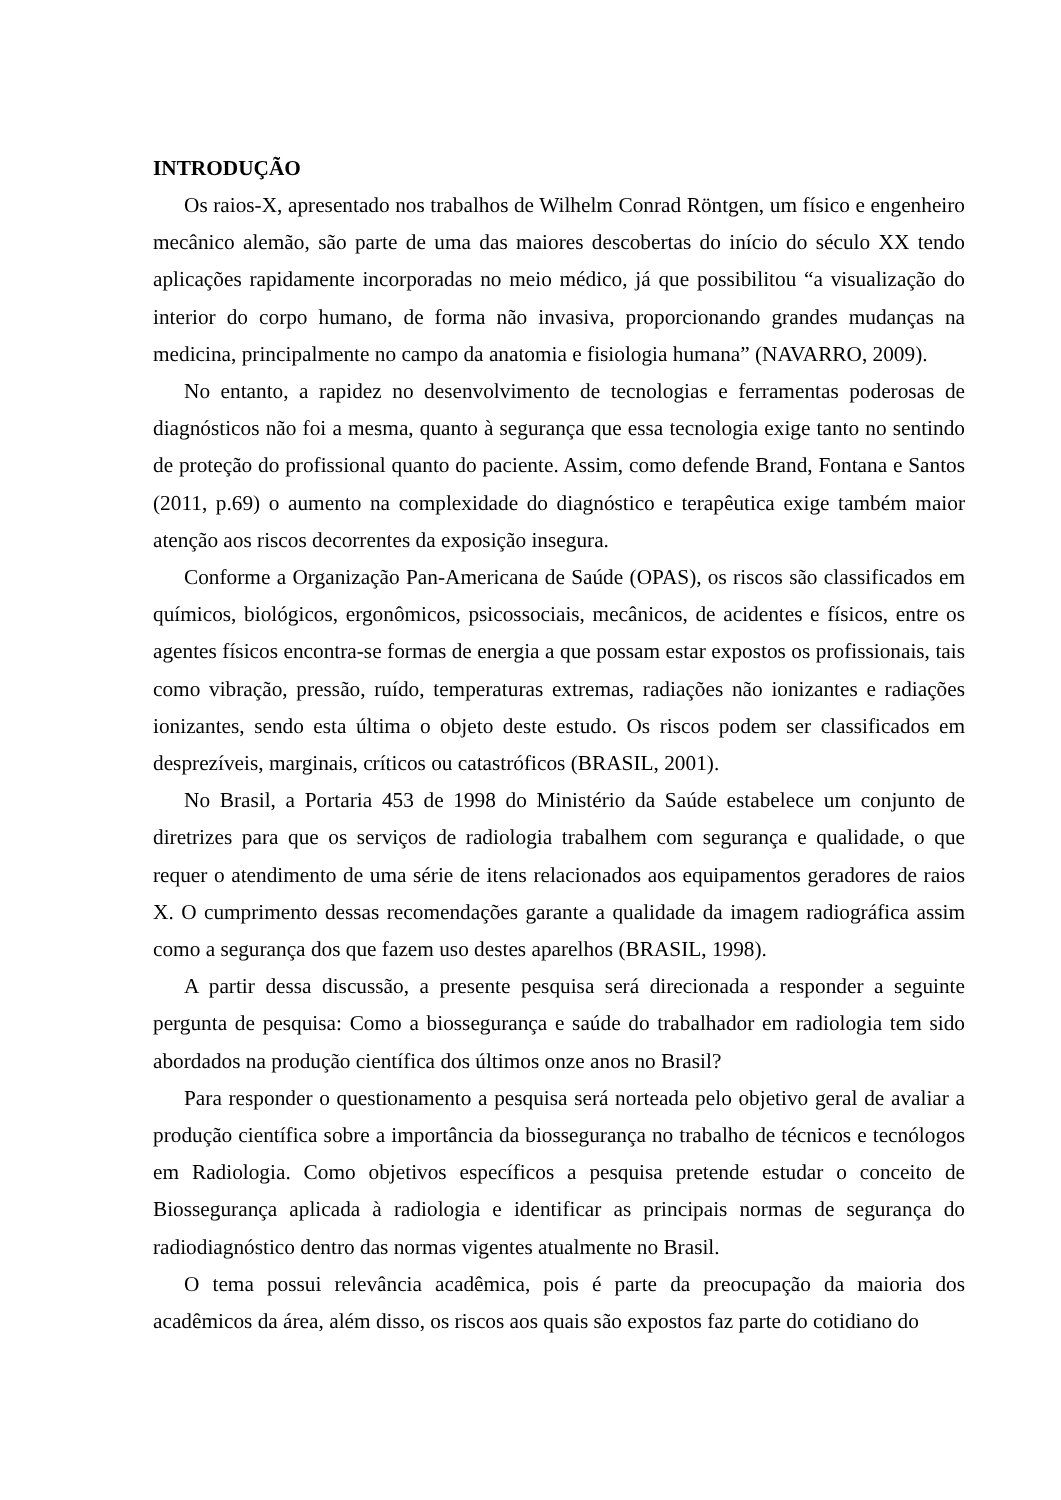INTRODUÇÃO
Os raios-X, apresentado nos trabalhos de Wilhelm Conrad Röntgen, um físico e engenheiro mecânico alemão, são parte de uma das maiores descobertas do início do século XX tendo aplicações rapidamente incorporadas no meio médico, já que possibilitou “a visualização do interior do corpo humano, de forma não invasiva, proporcionando grandes mudanças na medicina, principalmente no campo da anatomia e fisiologia humana” (NAVARRO, 2009).
No entanto, a rapidez no desenvolvimento de tecnologias e ferramentas poderosas de diagnósticos não foi a mesma, quanto à segurança que essa tecnologia exige tanto no sentindo de proteção do profissional quanto do paciente. Assim, como defende Brand, Fontana e Santos (2011, p.69) o aumento na complexidade do diagnóstico e terapêutica exige também maior atenção aos riscos decorrentes da exposição insegura.
Conforme a Organização Pan-Americana de Saúde (OPAS), os riscos são classificados em químicos, biológicos, ergonômicos, psicossociais, mecânicos, de acidentes e físicos, entre os agentes físicos encontra-se formas de energia a que possam estar expostos os profissionais, tais como vibração, pressão, ruído, temperaturas extremas, radiações não ionizantes e radiações ionizantes, sendo esta última o objeto deste estudo. Os riscos podem ser classificados em desprezíveis, marginais, críticos ou catastróficos (BRASIL, 2001).
No Brasil, a Portaria 453 de 1998 do Ministério da Saúde estabelece um conjunto de diretrizes para que os serviços de radiologia trabalhem com segurança e qualidade, o que requer o atendimento de uma série de itens relacionados aos equipamentos geradores de raios X. O cumprimento dessas recomendações garante a qualidade da imagem radiográfica assim como a segurança dos que fazem uso destes aparelhos (BRASIL, 1998).
A partir dessa discussão, a presente pesquisa será direcionada a responder a seguinte pergunta de pesquisa: Como a biossegurança e saúde do trabalhador em radiologia tem sido abordados na produção científica dos últimos onze anos no Brasil?
Para responder o questionamento a pesquisa será norteada pelo objetivo geral de avaliar a produção científica sobre a importância da biossegurança no trabalho de técnicos e tecnólogos em Radiologia. Como objetivos específicos a pesquisa pretende estudar o conceito de Biossegurança aplicada à radiologia e identificar as principais normas de segurança do radiodiagnóstico dentro das normas vigentes atualmente no Brasil.
O tema possui relevância acadêmica, pois é parte da preocupação da maioria dos acadêmicos da área, além disso, os riscos aos quais são expostos faz parte do cotidiano do